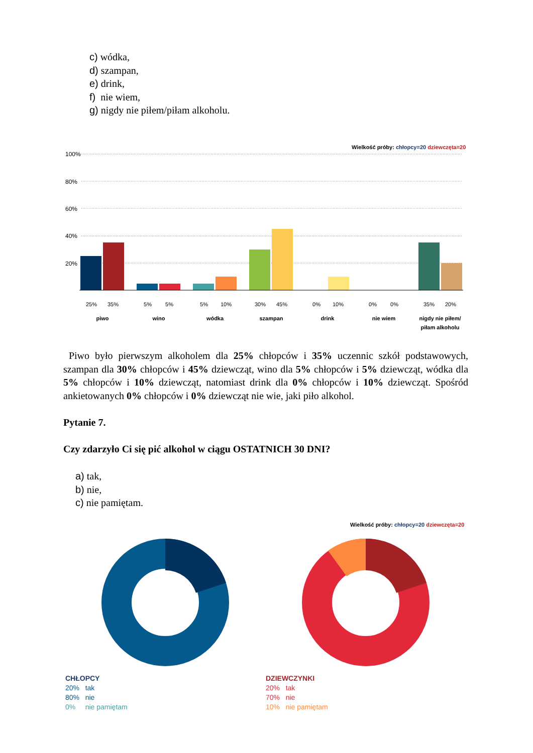c) wódka,
d) szampan,
e) drink,
f) nie wiem,
g) nigdy nie piłem/piłam alkoholu.
Wielkość próby: chłopcy=20 dziewczęta=20
100%
80%
60%
40%
20%
25%
35%
5%
5%
5%
10%
30%
45%
0%
10%
0%
0%
35%
20%
piwo
wino
wódka
szampan
drink
nie wiem
nigdy nie piłem/
piłam alkoholu
Piwo było pierwszym alkoholem dla 25% chłopców i 35% uczennic szkół podstawowych, szampan dla 30% chłopców i 45% dziewcząt, wino dla 5% chłopców i 5% dziewcząt, wódka dla 5% chłopców i 10% dziewcząt, natomiast drink dla 0% chłopców i 10% dziewcząt. Spośród ankietowanych 0% chłopców i 0% dziewcząt nie wie, jaki piło alkohol.
Pytanie 7.
Czy zdarzyło Ci się pić alkohol w ciągu OSTATNICH 30 DNI?
a) tak,
b) nie,
c) nie pamiętam.
Wielkość próby: chłopcy=20 dziewczęta=20
CHŁOPCY
20% tak
80% nie
0% nie pamiętam
DZIEWCZYNKI
20% tak
70% nie
10% nie pamiętam